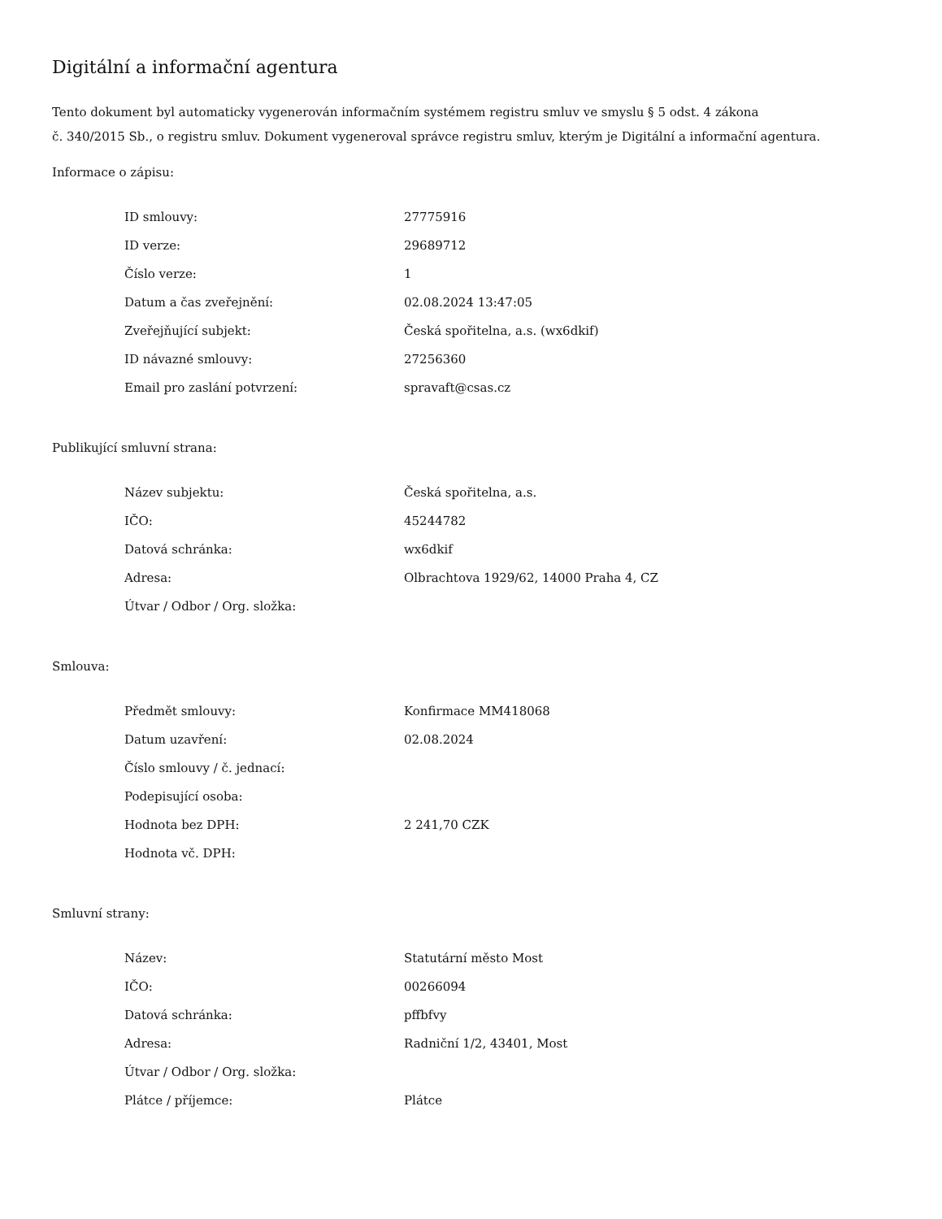Digitální a informační agentura
Tento dokument byl automaticky vygenerován informačním systémem registru smluv ve smyslu § 5 odst. 4 zákona
č. 340/2015 Sb., o registru smluv. Dokument vygeneroval správce registru smluv, kterým je Digitální a informační agentura.
Informace o zápisu:
| ID smlouvy: | 27775916 |
| ID verze: | 29689712 |
| Číslo verze: | 1 |
| Datum a čas zveřejnění: | 02.08.2024 13:47:05 |
| Zveřejňující subjekt: | Česká spořitelna, a.s. (wx6dkif) |
| ID návazné smlouvy: | 27256360 |
| Email pro zaslání potvrzení: | spravaft@csas.cz |
Publikující smluvní strana:
| Název subjektu: | Česká spořitelna, a.s. |
| IČO: | 45244782 |
| Datová schránka: | wx6dkif |
| Adresa: | Olbrachtova 1929/62, 14000 Praha 4, CZ |
| Útvar / Odbor / Org. složka: | |
Smlouva:
| Předmět smlouvy: | Konfirmace MM418068 |
| Datum uzavření: | 02.08.2024 |
| Číslo smlouvy / č. jednací: | |
| Podepisující osoba: | |
| Hodnota bez DPH: | 2 241,70 CZK |
| Hodnota vč. DPH: | |
Smluvní strany:
| Název: | Statutární město Most |
| IČO: | 00266094 |
| Datová schránka: | pffbfvy |
| Adresa: | Radniční 1/2, 43401, Most |
| Útvar / Odbor / Org. složka: | |
| Plátce / příjemce: | Plátce |